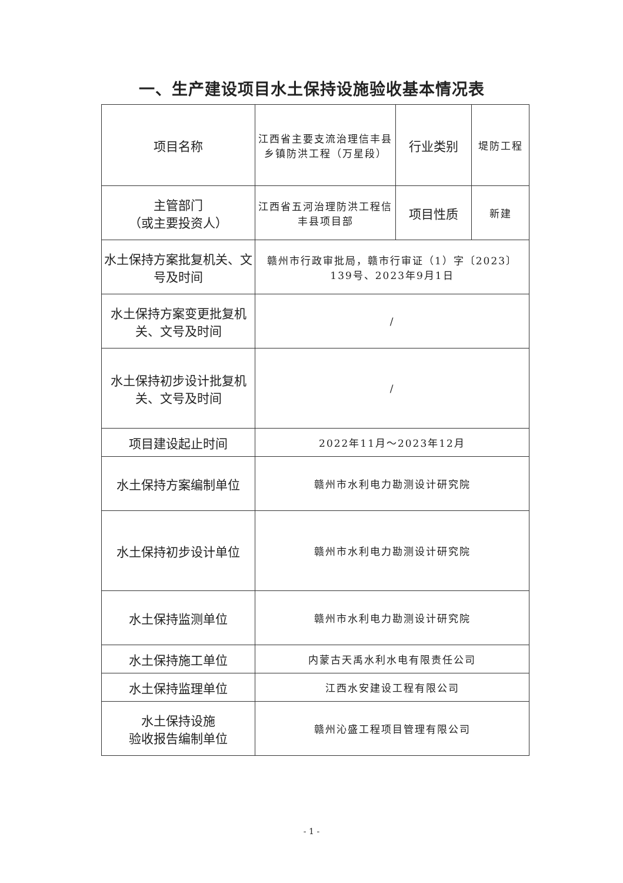一、生产建设项目水土保持设施验收基本情况表
| 项目名称 | 江西省主要支流治理信丰县乡镇防洪工程（万星段） | 行业类别 | 堤防工程 |
| 主管部门 （或主要投资人） | 江西省五河治理防洪工程信丰县项目部 | 项目性质 | 新建 |
| 水土保持方案批复机关、文号及时间 | 赣州市行政审批局，赣市行审证（1）字〔2023〕139号、2023年9月1日 | | |
| 水土保持方案变更批复机关、文号及时间 | / | | |
| 水土保持初步设计批复机关、文号及时间 | / | | |
| 项目建设起止时间 | 2022年11月～2023年12月 | | |
| 水土保持方案编制单位 | 赣州市水利电力勘测设计研究院 | | |
| 水土保持初步设计单位 | 赣州市水利电力勘测设计研究院 | | |
| 水土保持监测单位 | 赣州市水利电力勘测设计研究院 | | |
| 水土保持施工单位 | 内蒙古天禹水利水电有限责任公司 | | |
| 水土保持监理单位 | 江西水安建设工程有限公司 | | |
| 水土保持设施 验收报告编制单位 | 赣州沁盛工程项目管理有限公司 | | |
- 1 -